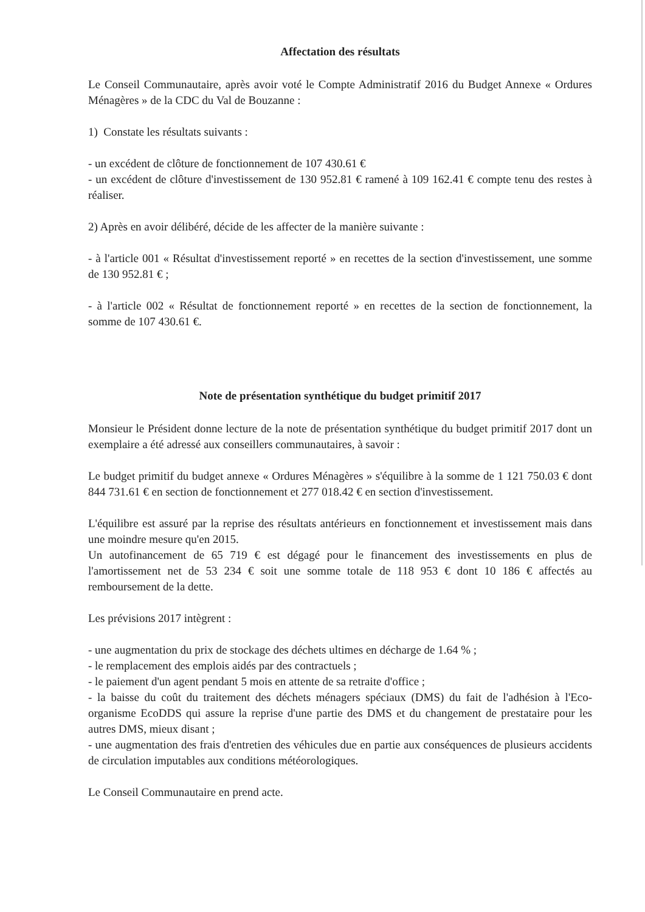Affectation des résultats
Le Conseil Communautaire, après avoir voté le Compte Administratif 2016 du Budget Annexe « Ordures Ménagères » de la CDC du Val de Bouzanne :
1) Constate les résultats suivants :
- un excédent de clôture de fonctionnement de 107 430.61 €
- un excédent de clôture d'investissement de 130 952.81 € ramené à 109 162.41 € compte tenu des restes à réaliser.
2) Après en avoir délibéré, décide de les affecter de la manière suivante :
- à l'article 001 « Résultat d'investissement reporté » en recettes de la section d'investissement, une somme de 130 952.81 € ;
- à l'article 002 « Résultat de fonctionnement reporté » en recettes de la section de fonctionnement, la somme de 107 430.61 €.
Note de présentation synthétique du budget primitif 2017
Monsieur le Président donne lecture de la note de présentation synthétique du budget primitif 2017 dont un exemplaire a été adressé aux conseillers communautaires, à savoir :
Le budget primitif du budget annexe « Ordures Ménagères » s'équilibre à la somme de 1 121 750.03 € dont 844 731.61 € en section de fonctionnement et 277 018.42 € en section d'investissement.
L'équilibre est assuré par la reprise des résultats antérieurs en fonctionnement et investissement mais dans une moindre mesure qu'en 2015.
Un autofinancement de 65 719 € est dégagé pour le financement des investissements en plus de l'amortissement net de 53 234 € soit une somme totale de 118 953 € dont 10 186 € affectés au remboursement de la dette.
Les prévisions 2017 intègrent :
- une augmentation du prix de stockage des déchets ultimes en décharge de 1.64 % ;
- le remplacement des emplois aidés par des contractuels ;
- le paiement d'un agent pendant 5 mois en attente de sa retraite d'office ;
- la baisse du coût du traitement des déchets ménagers spéciaux (DMS) du fait de l'adhésion à l'Eco-organisme EcoDDS qui assure la reprise d'une partie des DMS et du changement de prestataire pour les autres DMS, mieux disant ;
- une augmentation des frais d'entretien des véhicules due en partie aux conséquences de plusieurs accidents de circulation imputables aux conditions météorologiques.
Le Conseil Communautaire en prend acte.